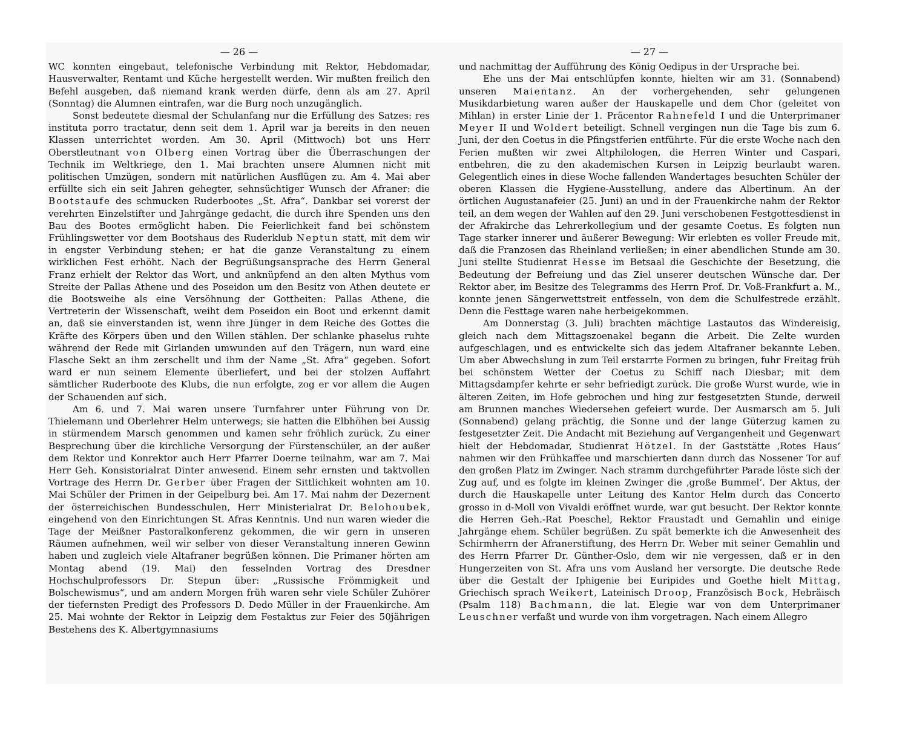— 26 —
WC konnten eingebaut, telefonische Verbindung mit Rektor, Hebdomadar, Hausverwalter, Rentamt und Küche hergestellt werden. Wir mußten freilich den Befehl ausgeben, daß niemand krank werden dürfe, denn als am 27. April (Sonntag) die Alumnen eintrafen, war die Burg noch unzugänglich.
Sonst bedeutete diesmal der Schulanfang nur die Erfüllung des Satzes: res instituta porro tractatur, denn seit dem 1. April war ja bereits in den neuen Klassen unterrichtet worden. Am 30. April (Mittwoch) bot uns Herr Oberstleutnant von Olberg einen Vortrag über die Überraschungen der Technik im Weltkriege, den 1. Mai brachten unsere Alumnen nicht mit politischen Umzügen, sondern mit natürlichen Ausflügen zu. Am 4. Mai aber erfüllte sich ein seit Jahren gehegter, sehnsüchtiger Wunsch der Afraner: die Bootstaufe des schmucken Ruderbootes „St. Afra“. Dankbar sei vorerst der verehrten Einzelstifter und Jahrgänge gedacht, die durch ihre Spenden uns den Bau des Bootes ermöglicht haben. Die Feierlichkeit fand bei schönstem Frühlingswetter vor dem Bootshaus des Ruderklub Neptun statt, mit dem wir in engster Verbindung stehen; er hat die ganze Veranstaltung zu einem wirklichen Fest erhöht. Nach der Begrüßungsansprache des Herrn General Franz erhielt der Rektor das Wort, und anknüpfend an den alten Mythus vom Streite der Pallas Athene und des Poseidon um den Besitz von Athen deutete er die Bootsweihe als eine Versöhnung der Gottheiten: Pallas Athene, die Vertreterin der Wissenschaft, weiht dem Poseidon ein Boot und erkennt damit an, daß sie einverstanden ist, wenn ihre Jünger in dem Reiche des Gottes die Kräfte des Körpers üben und den Willen stählen. Der schlanke phaselus ruhte während der Rede mit Girlanden umwunden auf den Trägern, nun ward eine Flasche Sekt an ihm zerschellt und ihm der Name „St. Afra“ gegeben. Sofort ward er nun seinem Elemente überliefert, und bei der stolzen Auffahrt sämtlicher Ruderboote des Klubs, die nun erfolgte, zog er vor allem die Augen der Schauenden auf sich.
Am 6. und 7. Mai waren unsere Turnfahrer unter Führung von Dr. Thielemann und Oberlehrer Helm unterwegs; sie hatten die Elbhöhen bei Aussig in stürmendem Marsch genommen und kamen sehr fröhlich zurück. Zu einer Besprechung über die kirchliche Versorgung der Fürstenschüler, an der außer dem Rektor und Konrektor auch Herr Pfarrer Doerne teilnahm, war am 7. Mai Herr Geh. Konsistorialrat Dinter anwesend. Einem sehr ernsten und taktvollen Vortrage des Herrn Dr. Gerber über Fragen der Sittlichkeit wohnten am 10. Mai Schüler der Primen in der Geipelburg bei. Am 17. Mai nahm der Dezernent der österreichischen Bundesschulen, Herr Ministerialrat Dr. Belohoubek, eingehend von den Einrichtungen St. Afras Kenntnis. Und nun waren wieder die Tage der Meißner Pastoralkonferenz gekommen, die wir gern in unseren Räumen aufnehmen, weil wir selber von dieser Veranstaltung inneren Gewinn haben und zugleich viele Altafraner begrüßen können. Die Primaner hörten am Montag abend (19. Mai) den fesselnden Vortrag des Dresdner Hochschulprofessors Dr. Stepun über: „Russische Frömmigkeit und Bolschewismus“, und am andern Morgen früh waren sehr viele Schüler Zuhörer der tiefernsten Predigt des Professors D. Dedo Müller in der Frauenkirche. Am 25. Mai wohnte der Rektor in Leipzig dem Festaktus zur Feier des 50jährigen Bestehens des K. Albertgymnasiums
— 27 —
und nachmittag der Aufführung des König Oedipus in der Ursprache bei.
Ehe uns der Mai entschlüpfen konnte, hielten wir am 31. (Sonnabend) unseren Maientanz. An der vorhergehenden, sehr gelungenen Musikdarbietung waren außer der Hauskapelle und dem Chor (geleitet von Mihlan) in erster Linie der 1. Präcentor Rahnefeld I und die Unterprimaner Meyer II und Woldert beteiligt. Schnell vergingen nun die Tage bis zum 6. Juni, der den Coetus in die Pfingstferien entführte. Für die erste Woche nach den Ferien mußten wir zwei Altphilologen, die Herren Winter und Caspari, entbehren, die zu den akademischen Kursen in Leipzig beurlaubt waren. Gelegentlich eines in diese Woche fallenden Wandertages besuchten Schüler der oberen Klassen die Hygiene-Ausstellung, andere das Albertinum. An der örtlichen Augustanafeier (25. Juni) an und in der Frauenkirche nahm der Rektor teil, an dem wegen der Wahlen auf den 29. Juni verschobenen Festgottesdienst in der Afrakirche das Lehrerkollegium und der gesamte Coetus. Es folgten nun Tage starker innerer und äußerer Bewegung: Wir erlebten es voller Freude mit, daß die Franzosen das Rheinland verließen; in einer abendlichen Stunde am 30. Juni stellte Studienrat Hesse im Betsaal die Geschichte der Besetzung, die Bedeutung der Befreiung und das Ziel unserer deutschen Wünsche dar. Der Rektor aber, im Besitze des Telegramms des Herrn Prof. Dr. Voß-Frankfurt a. M., konnte jenen Sängerwettstreit entfesseln, von dem die Schulfestrede erzählt. Denn die Festtage waren nahe herbeigekommen.
Am Donnerstag (3. Juli) brachten mächtige Lastautos das Windereisig, gleich nach dem Mittagszoenakel begann die Arbeit. Die Zelte wurden aufgeschlagen, und es entwickelte sich das jedem Altafraner bekannte Leben. Um aber Abwechslung in zum Teil erstarrte Formen zu bringen, fuhr Freitag früh bei schönstem Wetter der Coetus zu Schiff nach Diesbar; mit dem Mittagsdampfer kehrte er sehr befriedigt zurück. Die große Wurst wurde, wie in älteren Zeiten, im Hofe gebrochen und hing zur festgesetzten Stunde, derweil am Brunnen manches Wiedersehen gefeiert wurde. Der Ausmarsch am 5. Juli (Sonnabend) gelang prächtig, die Sonne und der lange Güterzug kamen zu festgesetzter Zeit. Die Andacht mit Beziehung auf Vergangenheit und Gegenwart hielt der Hebdomadar, Studienrat Hötzel. In der Gaststätte ‚Rotes Haus‘ nahmen wir den Frühkaffee und marschierten dann durch das Nossener Tor auf den großen Platz im Zwinger. Nach stramm durchgeführter Parade löste sich der Zug auf, und es folgte im kleinen Zwinger die ‚große Bummel‘. Der Aktus, der durch die Hauskapelle unter Leitung des Kantor Helm durch das Concerto grosso in d-Moll von Vivaldi eröffnet wurde, war gut besucht. Der Rektor konnte die Herren Geh.-Rat Poeschel, Rektor Fraustadt und Gemahlin und einige Jahrgänge ehem. Schüler begrüßen. Zu spät bemerkte ich die Anwesenheit des Schirmherrn der Afranerstiftung, des Herrn Dr. Weber mit seiner Gemahlin und des Herrn Pfarrer Dr. Günther-Oslo, dem wir nie vergessen, daß er in den Hungerzeiten von St. Afra uns vom Ausland her versorgte. Die deutsche Rede über die Gestalt der Iphigenie bei Euripides und Goethe hielt Mittag, Griechisch sprach Weikert, Lateinisch Droop, Französisch Bock, Hebräisch (Psalm 118) Bachmann, die lat. Elegie war von dem Unterprimaner Leuschner verfaßt und wurde von ihm vorgetragen. Nach einem Allegro